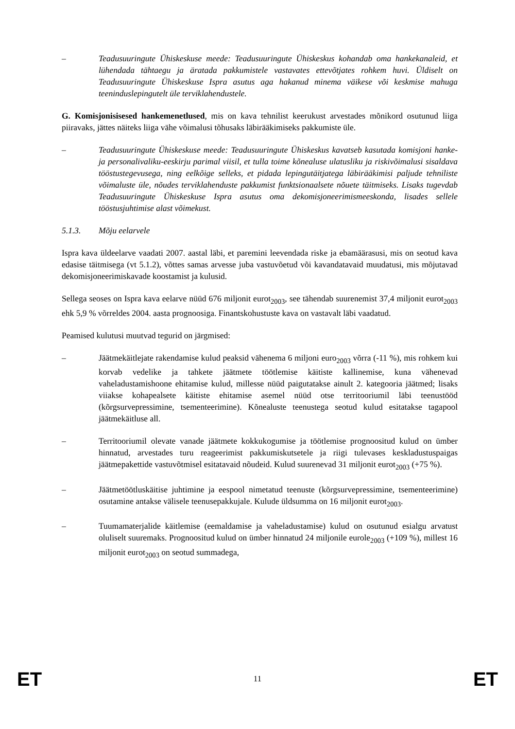– Teadusuuringute Ühiskeskuse meede: Teadusuuringute Ühiskeskus kohandab oma hankekanaleid, et lühendada tähtaegu ja äratada pakkumistele vastavates ettevõtjates rohkem huvi. Üldiselt on Teadusuuringute Ühiskeskuse Ispra asutus aga hakanud minema väikese või keskmise mahuga teeninduslepingutelt üle terviklahendustele.
G. Komisjonisisesed hankemenetlused, mis on kava tehnilist keerukust arvestades mõnikord osutunud liiga piiravaks, jättes näiteks liiga vähe võimalusi tõhusaks läbirääkimiseks pakkumiste üle.
– Teadusuuringute Ühiskeskuse meede: Teadusuuringute Ühiskeskus kavatseb kasutada komisjoni hanke- ja personalivaliku-eeskirju parimal viisil, et tulla toime kõnealuse ulatusliku ja riskivõimalusi sisaldava tööstustegevusega, ning eelkõige selleks, et pidada lepingutäitjatega läbirääkimisi paljude tehniliste võimaluste üle, nõudes terviklahenduste pakkumist funktsionaalsete nõuete täitmiseks. Lisaks tugevdab Teadusuuringute Ühiskeskuse Ispra asutus oma dekomisjoneerimismeeskonda, lisades sellele tööstusjuhtimise alast võimekust.
5.1.3. Mõju eelarvele
Ispra kava üldeelarve vaadati 2007. aastal läbi, et paremini leevendada riske ja ebamäärasusi, mis on seotud kava edasise täitmisega (vt 5.1.2), võttes samas arvesse juba vastuvõetud või kavandatavaid muudatusi, mis mõjutavad dekomisjoneerimiskavade koostamist ja kulusid.
Sellega seoses on Ispra kava eelarve nüüd 676 miljonit eurot<sub>2003</sub>, see tähendab suurenemist 37,4 miljonit eurot<sub>2003</sub> ehk 5,9 % võrreldes 2004. aasta prognoosiga. Finantskohustuste kava on vastavalt läbi vaadatud.
Peamised kulutusi muutvad tegurid on järgmised:
– Jäätmekäitlejate rakendamise kulud peaksid vähenema 6 miljoni euro<sub>2003</sub> võrra (-11 %), mis rohkem kui korvab vedelike ja tahkete jäätmete töötlemise käitiste kallinemise, kuna vähenevad vaheladustamishoone ehitamise kulud, millesse nüüd paigutatakse ainult 2. kategooria jäätmed; lisaks viiakse kohapealsete käitiste ehitamise asemel nüüd otse territooriumil läbi teenustööd (kõrgsurvepressimine, tsementeerimine). Kõnealuste teenustega seotud kulud esitatakse tagapool jäätmekäitluse all.
– Territooriumil olevate vanade jäätmete kokkukogumise ja töötlemise prognoositud kulud on ümber hinnatud, arvestades turu reageerimist pakkumiskutsetele ja riigi tulevases keskladustuspaigas jäätmepakettide vastuvõtmisel esitatavaid nõudeid. Kulud suurenevad 31 miljonit eurot<sub>2003</sub> (+75 %).
– Jäätmetöötluskäitise juhtimine ja eespool nimetatud teenuste (kõrgsurvepressimine, tsementeerimine) osutamine antakse välisele teenusepakkujale. Kulude üldsumma on 16 miljonit eurot<sub>2003</sub>.
– Tuumamaterjalide käitlemise (eemaldamise ja vaheladustamise) kulud on osutunud esialgu arvatust oluliselt suuremaks. Prognoositud kulud on ümber hinnatud 24 miljonile eurole<sub>2003</sub> (+109 %), millest 16 miljonit eurot<sub>2003</sub> on seotud summadega,
ET 11 ET